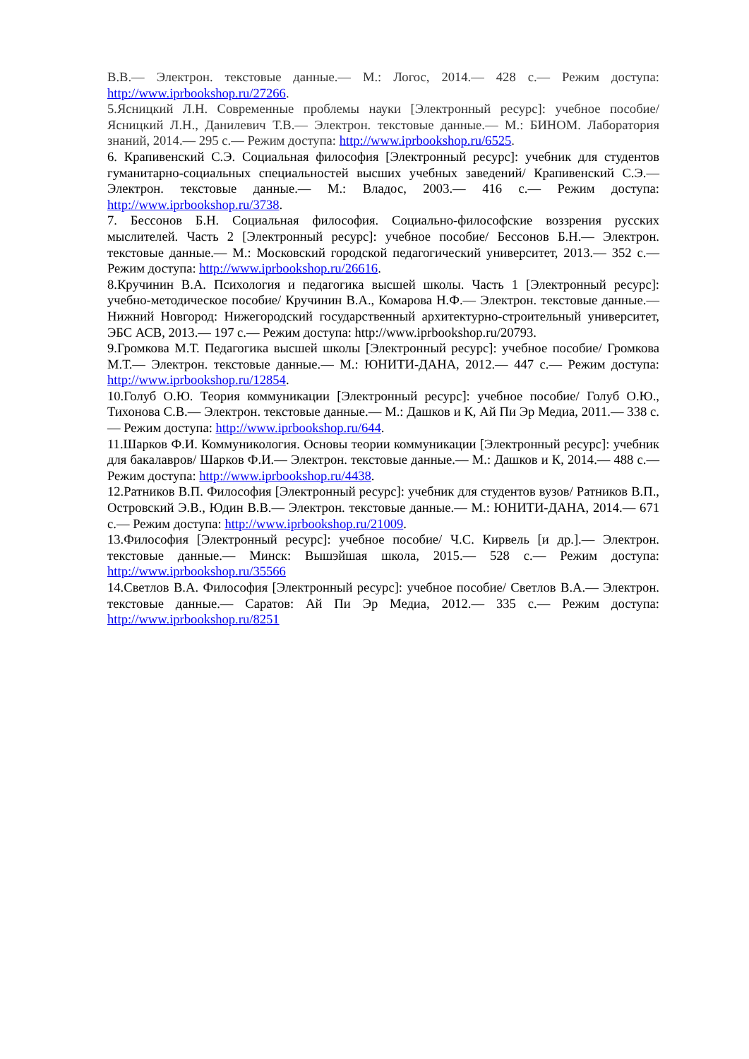В.В.— Электрон. текстовые данные.— М.: Логос, 2014.— 428 с.— Режим доступа: http://www.iprbookshop.ru/27266.
5.Ясницкий Л.Н. Современные проблемы науки [Электронный ресурс]: учебное пособие/ Ясницкий Л.Н., Данилевич Т.В.— Электрон. текстовые данные.— М.: БИНОМ. Лаборатория знаний, 2014.— 295 с.— Режим доступа: http://www.iprbookshop.ru/6525.
6. Крапивенский С.Э. Социальная философия [Электронный ресурс]: учебник для студентов гуманитарно-социальных специальностей высших учебных заведений/ Крапивенский С.Э.— Электрон. текстовые данные.— М.: Владос, 2003.— 416 с.— Режим доступа: http://www.iprbookshop.ru/3738.
7. Бессонов Б.Н. Социальная философия. Социально-философские воззрения русских мыслителей. Часть 2 [Электронный ресурс]: учебное пособие/ Бессонов Б.Н.— Электрон. текстовые данные.— М.: Московский городской педагогический университет, 2013.— 352 с.— Режим доступа: http://www.iprbookshop.ru/26616.
8.Кручинин В.А. Психология и педагогика высшей школы. Часть 1 [Электронный ресурс]: учебно-методическое пособие/ Кручинин В.А., Комарова Н.Ф.— Электрон. текстовые данные.— Нижний Новгород: Нижегородский государственный архитектурно-строительный университет, ЭБС АСВ, 2013.— 197 с.— Режим доступа: http://www.iprbookshop.ru/20793.
9.Громкова М.Т. Педагогика высшей школы [Электронный ресурс]: учебное пособие/ Громкова М.Т.— Электрон. текстовые данные.— М.: ЮНИТИ-ДАНА, 2012.— 447 с.— Режим доступа: http://www.iprbookshop.ru/12854.
10.Голуб О.Ю. Теория коммуникации [Электронный ресурс]: учебное пособие/ Голуб О.Ю., Тихонова С.В.— Электрон. текстовые данные.— М.: Дашков и К, Ай Пи Эр Медиа, 2011.— 338 с.— Режим доступа: http://www.iprbookshop.ru/644.
11.Шарков Ф.И. Коммуникология. Основы теории коммуникации [Электронный ресурс]: учебник для бакалавров/ Шарков Ф.И.— Электрон. текстовые данные.— М.: Дашков и К, 2014.— 488 с.— Режим доступа: http://www.iprbookshop.ru/4438.
12.Ратников В.П. Философия [Электронный ресурс]: учебник для студентов вузов/ Ратников В.П., Островский Э.В., Юдин В.В.— Электрон. текстовые данные.— М.: ЮНИТИ-ДАНА, 2014.— 671 с.— Режим доступа: http://www.iprbookshop.ru/21009.
13.Философия [Электронный ресурс]: учебное пособие/ Ч.С. Кирвель [и др.].— Электрон. текстовые данные.— Минск: Вышэйшая школа, 2015.— 528 с.— Режим доступа: http://www.iprbookshop.ru/35566
14.Светлов В.А. Философия [Электронный ресурс]: учебное пособие/ Светлов В.А.— Электрон. текстовые данные.— Саратов: Ай Пи Эр Медиа, 2012.— 335 с.— Режим доступа: http://www.iprbookshop.ru/8251